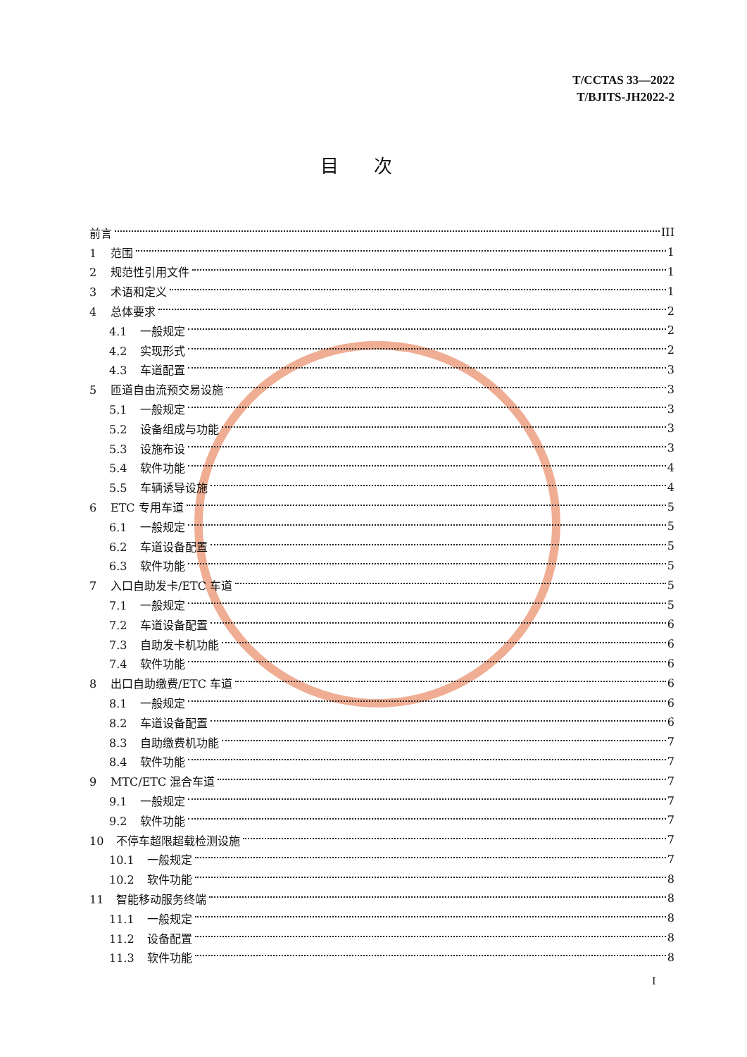T/CCTAS 33—2022
T/BJITS-JH2022-2
目次
前言 III
1 范围 1
2 规范性引用文件 1
3 术语和定义 1
4 总体要求 2
4.1 一般规定 2
4.2 实现形式 2
4.3 车道配置 3
5 匝道自由流预交易设施 3
5.1 一般规定 3
5.2 设备组成与功能 3
5.3 设施布设 3
5.4 软件功能 4
5.5 车辆诱导设施 4
6 ETC 专用车道 5
6.1 一般规定 5
6.2 车道设备配置 5
6.3 软件功能 5
7 入口自助发卡/ETC 车道 5
7.1 一般规定 5
7.2 车道设备配置 6
7.3 自助发卡机功能 6
7.4 软件功能 6
8 出口自助缴费/ETC 车道 6
8.1 一般规定 6
8.2 车道设备配置 6
8.3 自助缴费机功能 7
8.4 软件功能 7
9 MTC/ETC 混合车道 7
9.1 一般规定 7
9.2 软件功能 7
10 不停车超限超载检测设施 7
10.1 一般规定 7
10.2 软件功能 8
11 智能移动服务终端 8
11.1 一般规定 8
11.2 设备配置 8
11.3 软件功能 8
I